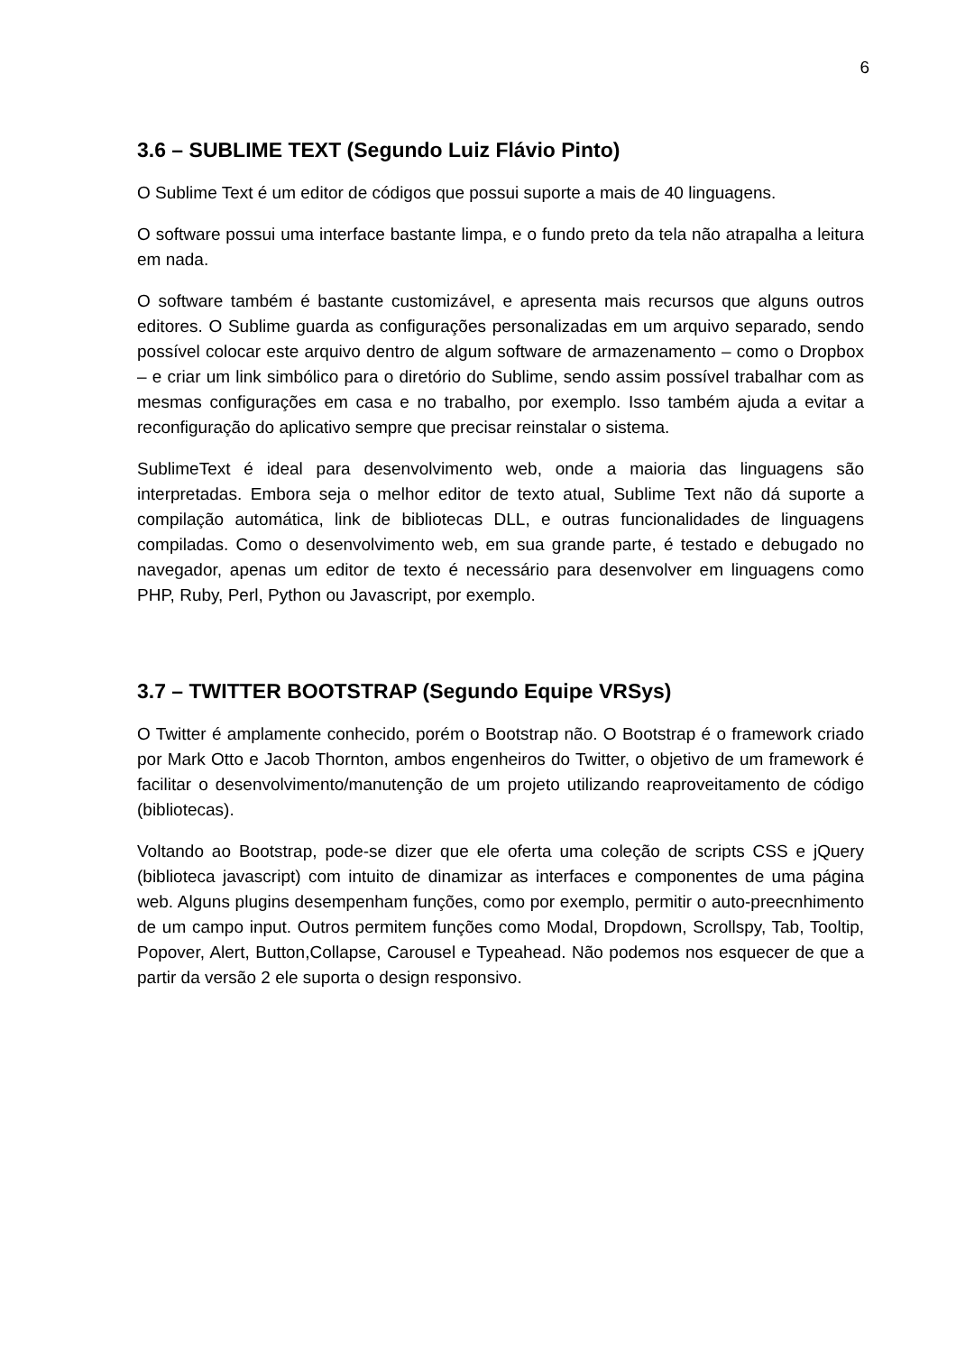6
3.6 – SUBLIME TEXT (Segundo Luiz Flávio Pinto)
O Sublime Text é um editor de códigos que possui suporte a mais de 40 linguagens.
O software possui uma interface bastante limpa, e o fundo preto da tela não atrapalha a leitura em nada.
O software também é bastante customizável, e apresenta mais recursos que alguns outros editores. O Sublime guarda as configurações personalizadas em um arquivo separado, sendo possível colocar este arquivo dentro de algum software de armazenamento – como o Dropbox – e criar um link simbólico para o diretório do Sublime, sendo assim possível trabalhar com as mesmas configurações em casa e no trabalho, por exemplo. Isso também ajuda a evitar a reconfiguração do aplicativo sempre que precisar reinstalar o sistema.
SublimeText é ideal para desenvolvimento web, onde a maioria das linguagens são interpretadas. Embora seja o melhor editor de texto atual, Sublime Text não dá suporte a compilação automática, link de bibliotecas DLL, e outras funcionalidades de linguagens compiladas. Como o desenvolvimento web, em sua grande parte, é testado e debugado no navegador, apenas um editor de texto é necessário para desenvolver em linguagens como PHP, Ruby, Perl, Python ou Javascript, por exemplo.
3.7 – TWITTER BOOTSTRAP (Segundo Equipe VRSys)
O Twitter é amplamente conhecido, porém o Bootstrap não. O Bootstrap é o framework criado por Mark Otto e Jacob Thornton, ambos engenheiros do Twitter, o objetivo de um framework é facilitar o desenvolvimento/manutenção de um projeto utilizando reaproveitamento de código (bibliotecas).
Voltando ao Bootstrap, pode-se dizer que ele oferta uma coleção de scripts CSS e jQuery (biblioteca javascript) com intuito de dinamizar as interfaces e componentes de uma página web. Alguns plugins desempenham funções, como por exemplo, permitir o auto-preecnhimento de um campo input. Outros permitem funções como Modal, Dropdown, Scrollspy, Tab, Tooltip, Popover, Alert, Button,Collapse, Carousel e Typeahead. Não podemos nos esquecer de que a partir da versão 2 ele suporta o design responsivo.